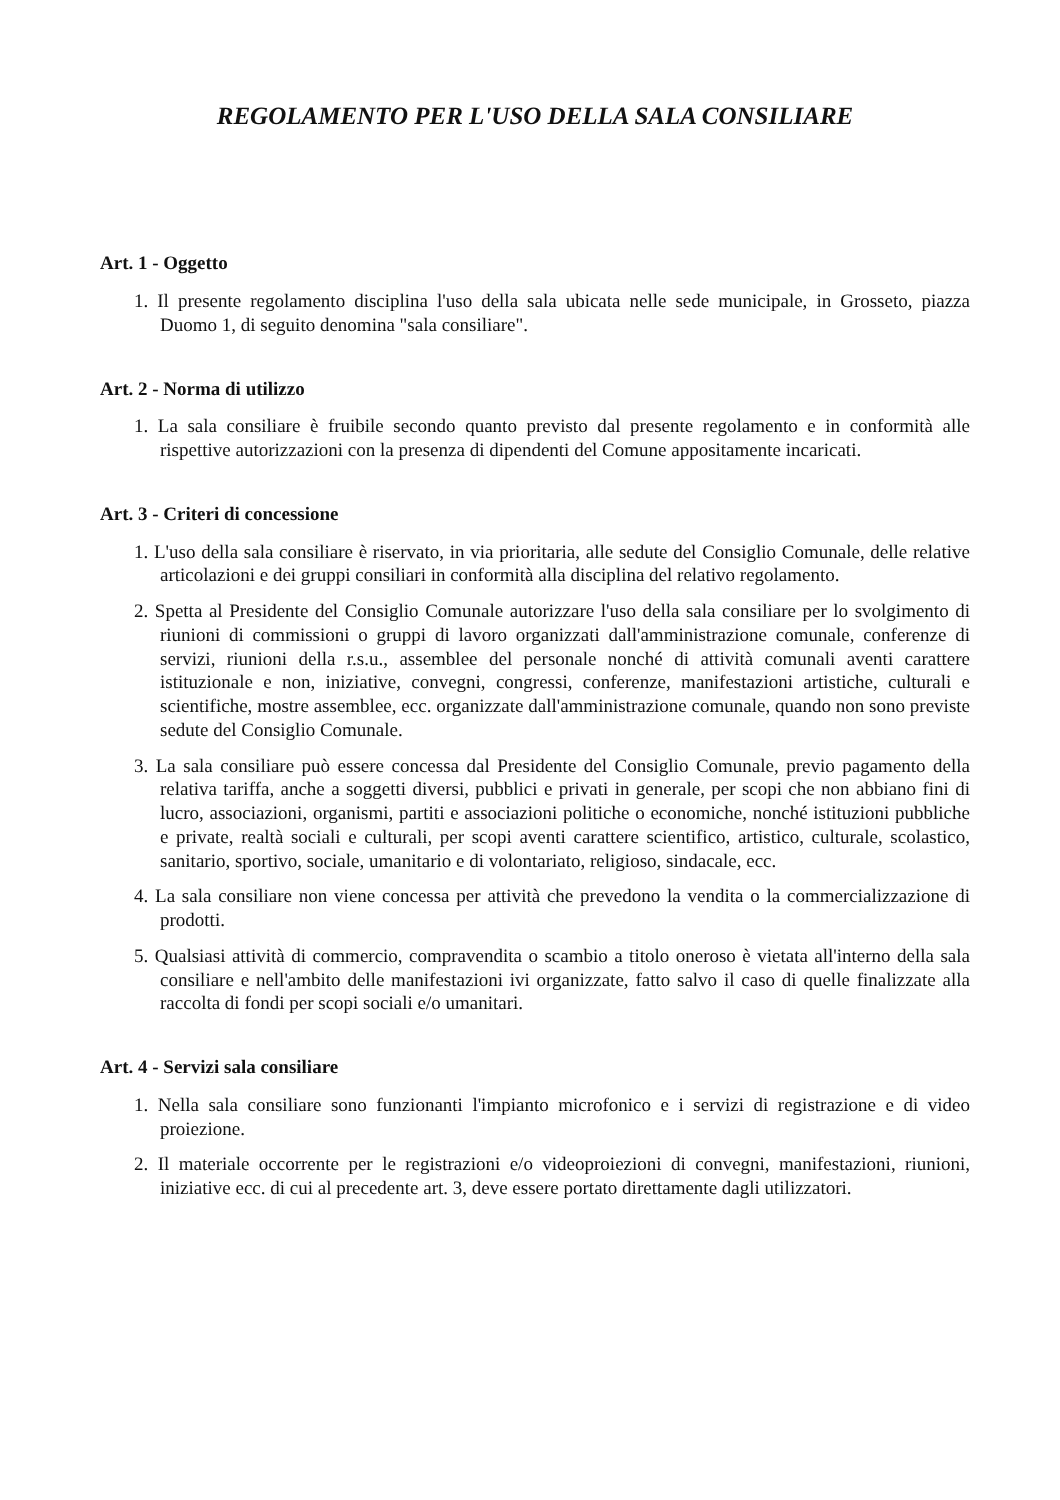REGOLAMENTO PER L'USO DELLA SALA CONSILIARE
Art. 1 - Oggetto
1. Il presente regolamento disciplina l'uso della sala ubicata nelle sede municipale, in Grosseto, piazza Duomo 1, di seguito denomina "sala consiliare".
Art. 2 - Norma di utilizzo
1. La sala consiliare è fruibile secondo quanto previsto dal presente regolamento e in conformità alle rispettive autorizzazioni con la presenza di dipendenti del Comune appositamente incaricati.
Art. 3 - Criteri di concessione
1. L'uso della sala consiliare è riservato, in via prioritaria, alle sedute del Consiglio Comunale, delle relative articolazioni e dei gruppi consiliari in conformità alla disciplina del relativo regolamento.
2. Spetta al Presidente del Consiglio Comunale autorizzare l'uso della sala consiliare per lo svolgimento di riunioni di commissioni o gruppi di lavoro organizzati dall'amministrazione comunale, conferenze di servizi, riunioni della r.s.u., assemblee del personale nonché di attività comunali aventi carattere istituzionale e non, iniziative, convegni, congressi, conferenze, manifestazioni artistiche, culturali e scientifiche, mostre assemblee, ecc. organizzate dall'amministrazione comunale, quando non sono previste sedute del Consiglio Comunale.
3. La sala consiliare può essere concessa dal Presidente del Consiglio Comunale, previo pagamento della relativa tariffa, anche a soggetti diversi, pubblici e privati in generale, per scopi che non abbiano fini di lucro, associazioni, organismi, partiti e associazioni politiche o economiche, nonché istituzioni pubbliche e private, realtà sociali e culturali, per scopi aventi carattere scientifico, artistico, culturale, scolastico, sanitario, sportivo, sociale, umanitario e di volontariato, religioso, sindacale, ecc.
4. La sala consiliare non viene concessa per attività che prevedono la vendita o la commercializzazione di prodotti.
5. Qualsiasi attività di commercio, compravendita o scambio a titolo oneroso è vietata all'interno della sala consiliare e nell'ambito delle manifestazioni ivi organizzate, fatto salvo il caso di quelle finalizzate alla raccolta di fondi per scopi sociali e/o umanitari.
Art. 4 - Servizi sala consiliare
1. Nella sala consiliare sono funzionanti l'impianto microfonico e i servizi di registrazione e di video proiezione.
2. Il materiale occorrente per le registrazioni e/o videoproiezioni di convegni, manifestazioni, riunioni, iniziative ecc. di cui al precedente art. 3, deve essere portato direttamente dagli utilizzatori.